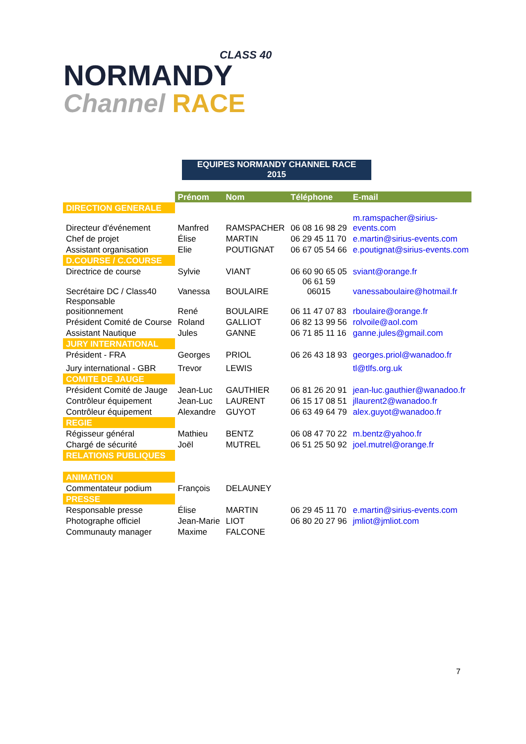CLASS 40
NORMANDY
Channel RACE
EQUIPES NORMANDY CHANNEL RACE
2015
| | Prénom | Nom | Téléphone | E-mail |
| DIRECTION GENERALE | | | | |
| Directeur d'événement | Manfred | RAMSPACHER | 06 08 16 98 29 | m.ramspacher@sirius- events.com |
| Chef de projet | Élise | MARTIN | 06 29 45 11 70 | e.martin@sirius-events.com |
| Assistant organisation | Elie | POUTIGNAT | 06 67 05 54 66 | e.poutignat@sirius-events.com |
| D.COURSE / C.COURSE | | | | |
| Directrice de course | Sylvie | VIANT | 06 60 90 65 05 | sviant@orange.fr |
| Secrétaire DC / Class40 | Vanessa | BOULAIRE | 06 61 59 06015 | vanessaboulaire@hotmail.fr |
| Responsable positionnement | René | BOULAIRE | 06 11 47 07 83 | rboulaire@orange.fr |
| Président Comité de Course | Roland | GALLIOT | 06 82 13 99 56 | rolvoile@aol.com |
| Assistant Nautique | Jules | GANNE | 06 71 85 11 16 | ganne.jules@gmail.com |
| JURY INTERNATIONAL | | | | |
| Président - FRA | Georges | PRIOL | 06 26 43 18 93 | georges.priol@wanadoo.fr |
| Jury international - GBR | Trevor | LEWIS | | tl@tlfs.org.uk |
| COMITE DE JAUGE | | | | |
| Président Comité de Jauge | Jean-Luc | GAUTHIER | 06 81 26 20 91 | jean-luc.gauthier@wanadoo.fr |
| Contrôleur équipement | Jean-Luc | LAURENT | 06 15 17 08 51 | jllaurent2@wanadoo.fr |
| Contrôleur équipement | Alexandre | GUYOT | 06 63 49 64 79 | alex.guyot@wanadoo.fr |
| REGIE | | | | |
| Régisseur général | Mathieu | BENTZ | 06 08 47 70 22 | m.bentz@yahoo.fr |
| Chargé de sécurité | Joël | MUTREL | 06 51 25 50 92 | joel.mutrel@orange.fr |
| RELATIONS PUBLIQUES | | | | |
| ANIMATION | | | | |
| Commentateur podium | François | DELAUNEY | | |
| PRESSE | | | | |
| Responsable presse | Élise | MARTIN | 06 29 45 11 70 | e.martin@sirius-events.com |
| Photographe officiel | Jean-Marie | LIOT | 06 80 20 27 96 | jmliot@jmliot.com |
| Communauty manager | Maxime | FALCONE | | |
7